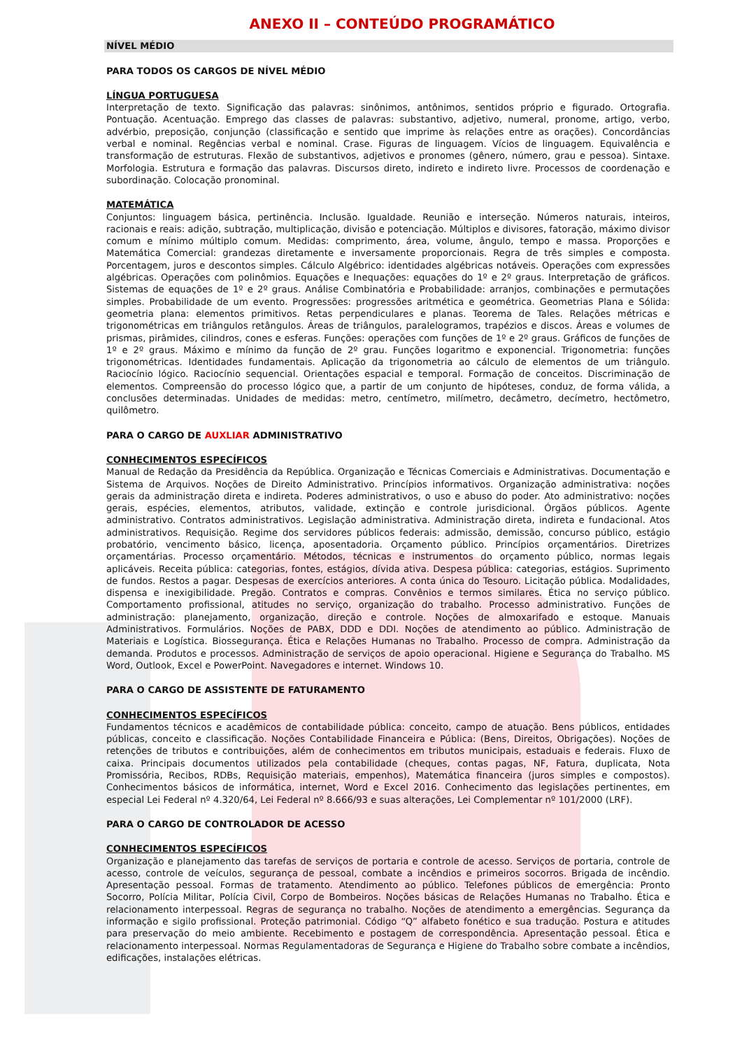ANEXO II – CONTEÚDO PROGRAMÁTICO
NÍVEL MÉDIO
PARA TODOS OS CARGOS DE NÍVEL MÉDIO
LÍNGUA PORTUGUESA
Interpretação de texto. Significação das palavras: sinônimos, antônimos, sentidos próprio e figurado. Ortografia. Pontuação. Acentuação. Emprego das classes de palavras: substantivo, adjetivo, numeral, pronome, artigo, verbo, advérbio, preposição, conjunção (classificação e sentido que imprime às relações entre as orações). Concordâncias verbal e nominal. Regências verbal e nominal. Crase. Figuras de linguagem. Vícios de linguagem. Equivalência e transformação de estruturas. Flexão de substantivos, adjetivos e pronomes (gênero, número, grau e pessoa). Sintaxe. Morfologia. Estrutura e formação das palavras. Discursos direto, indireto e indireto livre. Processos de coordenação e subordinação. Colocação pronominal.
MATEMÁTICA
Conjuntos: linguagem básica, pertinência. Inclusão. Igualdade. Reunião e interseção. Números naturais, inteiros, racionais e reais: adição, subtração, multiplicação, divisão e potenciação. Múltiplos e divisores, fatoração, máximo divisor comum e mínimo múltiplo comum. Medidas: comprimento, área, volume, ângulo, tempo e massa. Proporções e Matemática Comercial: grandezas diretamente e inversamente proporcionais. Regra de três simples e composta. Porcentagem, juros e descontos simples. Cálculo Algébrico: identidades algébricas notáveis. Operações com expressões algébricas. Operações com polinômios. Equações e Inequações: equações do 1º e 2º graus. Interpretação de gráficos. Sistemas de equações de 1º e 2º graus. Análise Combinatória e Probabilidade: arranjos, combinações e permutações simples. Probabilidade de um evento. Progressões: progressões aritmética e geométrica. Geometrias Plana e Sólida: geometria plana: elementos primitivos. Retas perpendiculares e planas. Teorema de Tales. Relações métricas e trigonométricas em triângulos retângulos. Áreas de triângulos, paralelogramos, trapézios e discos. Áreas e volumes de prismas, pirâmides, cilindros, cones e esferas. Funções: operações com funções de 1º e 2º graus. Gráficos de funções de 1º e 2º graus. Máximo e mínimo da função de 2º grau. Funções logaritmo e exponencial. Trigonometria: funções trigonométricas. Identidades fundamentais. Aplicação da trigonometria ao cálculo de elementos de um triângulo. Raciocínio lógico. Raciocínio sequencial. Orientações espacial e temporal. Formação de conceitos. Discriminação de elementos. Compreensão do processo lógico que, a partir de um conjunto de hipóteses, conduz, de forma válida, a conclusões determinadas. Unidades de medidas: metro, centímetro, milímetro, decâmetro, decímetro, hectômetro, quilômetro.
PARA O CARGO DE AUXLIAR ADMINISTRATIVO
CONHECIMENTOS ESPECÍFICOS
Manual de Redação da Presidência da República. Organização e Técnicas Comerciais e Administrativas. Documentação e Sistema de Arquivos. Noções de Direito Administrativo. Princípios informativos. Organização administrativa: noções gerais da administração direta e indireta. Poderes administrativos, o uso e abuso do poder. Ato administrativo: noções gerais, espécies, elementos, atributos, validade, extinção e controle jurisdicional. Órgãos públicos. Agente administrativo. Contratos administrativos. Legislação administrativa. Administração direta, indireta e fundacional. Atos administrativos. Requisição. Regime dos servidores públicos federais: admissão, demissão, concurso público, estágio probatório, vencimento básico, licença, aposentadoria. Orçamento público. Princípios orçamentários. Diretrizes orçamentárias. Processo orçamentário. Métodos, técnicas e instrumentos do orçamento público, normas legais aplicáveis. Receita pública: categorias, fontes, estágios, dívida ativa. Despesa pública: categorias, estágios. Suprimento de fundos. Restos a pagar. Despesas de exercícios anteriores. A conta única do Tesouro. Licitação pública. Modalidades, dispensa e inexigibilidade. Pregão. Contratos e compras. Convênios e termos similares. Ética no serviço público. Comportamento profissional, atitudes no serviço, organização do trabalho. Processo administrativo. Funções de administração: planejamento, organização, direção e controle. Noções de almoxarifado e estoque. Manuais Administrativos. Formulários. Noções de PABX, DDD e DDI. Noções de atendimento ao público. Administração de Materiais e Logística. Biossegurança. Ética e Relações Humanas no Trabalho. Processo de compra. Administração da demanda. Produtos e processos. Administração de serviços de apoio operacional. Higiene e Segurança do Trabalho. MS Word, Outlook, Excel e PowerPoint. Navegadores e internet. Windows 10.
PARA O CARGO DE ASSISTENTE DE FATURAMENTO
CONHECIMENTOS ESPECÍFICOS
Fundamentos técnicos e acadêmicos de contabilidade pública: conceito, campo de atuação. Bens públicos, entidades públicas, conceito e classificação. Noções Contabilidade Financeira e Pública: (Bens, Direitos, Obrigações). Noções de retenções de tributos e contribuições, além de conhecimentos em tributos municipais, estaduais e federais. Fluxo de caixa. Principais documentos utilizados pela contabilidade (cheques, contas pagas, NF, Fatura, duplicata, Nota Promissória, Recibos, RDBs, Requisição materiais, empenhos), Matemática financeira (juros simples e compostos). Conhecimentos básicos de informática, internet, Word e Excel 2016. Conhecimento das legislações pertinentes, em especial Lei Federal nº 4.320/64, Lei Federal nº 8.666/93 e suas alterações, Lei Complementar nº 101/2000 (LRF).
PARA O CARGO DE CONTROLADOR DE ACESSO
CONHECIMENTOS ESPECÍFICOS
Organização e planejamento das tarefas de serviços de portaria e controle de acesso. Serviços de portaria, controle de acesso, controle de veículos, segurança de pessoal, combate a incêndios e primeiros socorros. Brigada de incêndio. Apresentação pessoal. Formas de tratamento. Atendimento ao público. Telefones públicos de emergência: Pronto Socorro, Polícia Militar, Polícia Civil, Corpo de Bombeiros. Noções básicas de Relações Humanas no Trabalho. Ética e relacionamento interpessoal. Regras de segurança no trabalho. Noções de atendimento a emergências. Segurança da informação e sigilo profissional. Proteção patrimonial. Código “Q” alfabeto fonético e sua tradução. Postura e atitudes para preservação do meio ambiente. Recebimento e postagem de correspondência. Apresentação pessoal. Ética e relacionamento interpessoal. Normas Regulamentadoras de Segurança e Higiene do Trabalho sobre combate a incêndios, edificações, instalações elétricas.